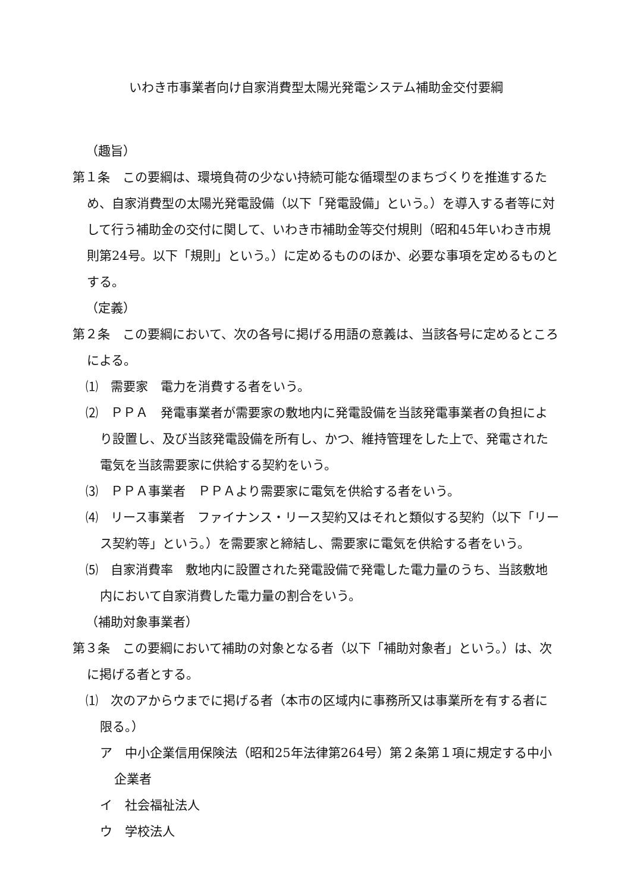いわき市事業者向け自家消費型太陽光発電システム補助金交付要綱
（趣旨）
第１条　この要綱は、環境負荷の少ない持続可能な循環型のまちづくりを推進するため、自家消費型の太陽光発電設備（以下「発電設備」という。）を導入する者等に対して行う補助金の交付に関して、いわき市補助金等交付規則（昭和45年いわき市規則第24号。以下「規則」という。）に定めるもののほか、必要な事項を定めるものとする。
（定義）
第２条　この要綱において、次の各号に掲げる用語の意義は、当該各号に定めるところによる。
⑴　需要家　電力を消費する者をいう。
⑵　ＰＰＡ　発電事業者が需要家の敷地内に発電設備を当該発電事業者の負担により設置し、及び当該発電設備を所有し、かつ、維持管理をした上で、発電された電気を当該需要家に供給する契約をいう。
⑶　ＰＰＡ事業者　ＰＰＡより需要家に電気を供給する者をいう。
⑷　リース事業者　ファイナンス・リース契約又はそれと類似する契約（以下「リース契約等」という。）を需要家と締結し、需要家に電気を供給する者をいう。
⑸　自家消費率　敷地内に設置された発電設備で発電した電力量のうち、当該敷地内において自家消費した電力量の割合をいう。
（補助対象事業者）
第３条　この要綱において補助の対象となる者（以下「補助対象者」という。）は、次に掲げる者とする。
⑴　次のアからウまでに掲げる者（本市の区域内に事務所又は事業所を有する者に限る。）
ア　中小企業信用保険法（昭和25年法律第264号）第２条第１項に規定する中小企業者
イ　社会福祉法人
ウ　学校法人